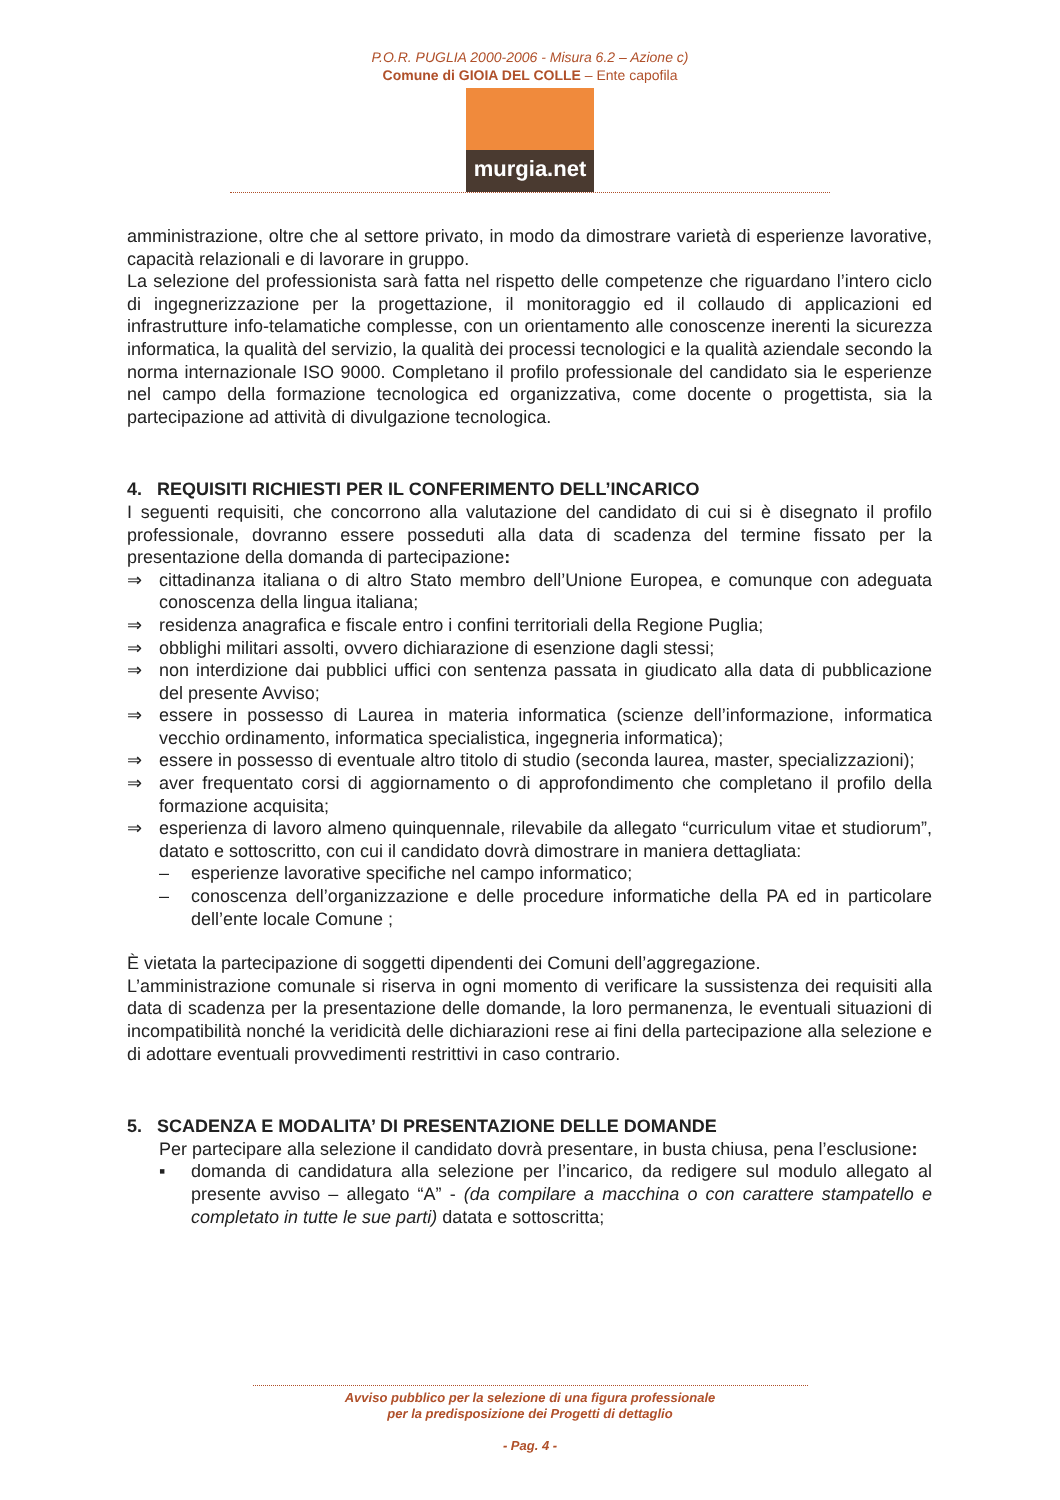P.O.R. PUGLIA 2000-2006 - Misura 6.2 – Azione c)
Comune di GIOIA DEL COLLE – Ente capofila
murgia.net
amministrazione, oltre che al settore privato, in modo da dimostrare varietà di esperienze lavorative, capacità relazionali e di lavorare in gruppo.
La selezione del professionista sarà fatta nel rispetto delle competenze che riguardano l’intero ciclo di ingegnerizzazione per la progettazione, il monitoraggio ed il collaudo di applicazioni ed infrastrutture info-telamatiche complesse, con un orientamento alle conoscenze inerenti la sicurezza informatica, la qualità del servizio, la qualità dei processi tecnologici e la qualità aziendale secondo la norma internazionale ISO 9000. Completano il profilo professionale del candidato sia le esperienze nel campo della formazione tecnologica ed organizzativa, come docente o progettista, sia la partecipazione ad attività di divulgazione tecnologica.
4. REQUISITI RICHIESTI PER IL CONFERIMENTO DELL’INCARICO
I seguenti requisiti, che concorrono alla valutazione del candidato di cui si è disegnato il profilo professionale, dovranno essere posseduti alla data di scadenza del termine fissato per la presentazione della domanda di partecipazione:
⇒ cittadinanza italiana o di altro Stato membro dell’Unione Europea, e comunque con adeguata conoscenza della lingua italiana;
⇒ residenza anagrafica e fiscale entro i confini territoriali della Regione Puglia;
⇒ obblighi militari assolti, ovvero dichiarazione di esenzione dagli stessi;
⇒ non interdizione dai pubblici uffici con sentenza passata in giudicato alla data di pubblicazione del presente Avviso;
⇒ essere in possesso di Laurea in materia informatica (scienze dell’informazione, informatica vecchio ordinamento, informatica specialistica, ingegneria informatica);
⇒ essere in possesso di eventuale altro titolo di studio (seconda laurea, master, specializzazioni);
⇒ aver frequentato corsi di aggiornamento o di approfondimento che completano il profilo della formazione acquisita;
⇒ esperienza di lavoro almeno quinquennale, rilevabile da allegato “curriculum vitae et studiorum”, datato e sottoscritto, con cui il candidato dovrà dimostrare in maniera dettagliata:
– esperienze lavorative specifiche nel campo informatico;
– conoscenza dell’organizzazione e delle procedure informatiche della PA ed in particolare dell’ente locale Comune ;
È vietata la partecipazione di soggetti dipendenti dei Comuni dell’aggregazione.
L’amministrazione comunale si riserva in ogni momento di verificare la sussistenza dei requisiti alla data di scadenza per la presentazione delle domande, la loro permanenza, le eventuali situazioni di incompatibilità nonché la veridicità delle dichiarazioni rese ai fini della partecipazione alla selezione e di adottare eventuali provvedimenti restrittivi in caso contrario.
5. SCADENZA E MODALITA’ DI PRESENTAZIONE DELLE DOMANDE
Per partecipare alla selezione il candidato dovrà presentare, in busta chiusa, pena l’esclusione:
▪ domanda di candidatura alla selezione per l’incarico, da redigere sul modulo allegato al presente avviso – allegato “A” - (da compilare a macchina o con carattere stampatello e completato in tutte le sue parti) datata e sottoscritta;
Avviso pubblico per la selezione di una figura professionale
per la predisposizione dei Progetti di dettaglio
- Pag. 4 -